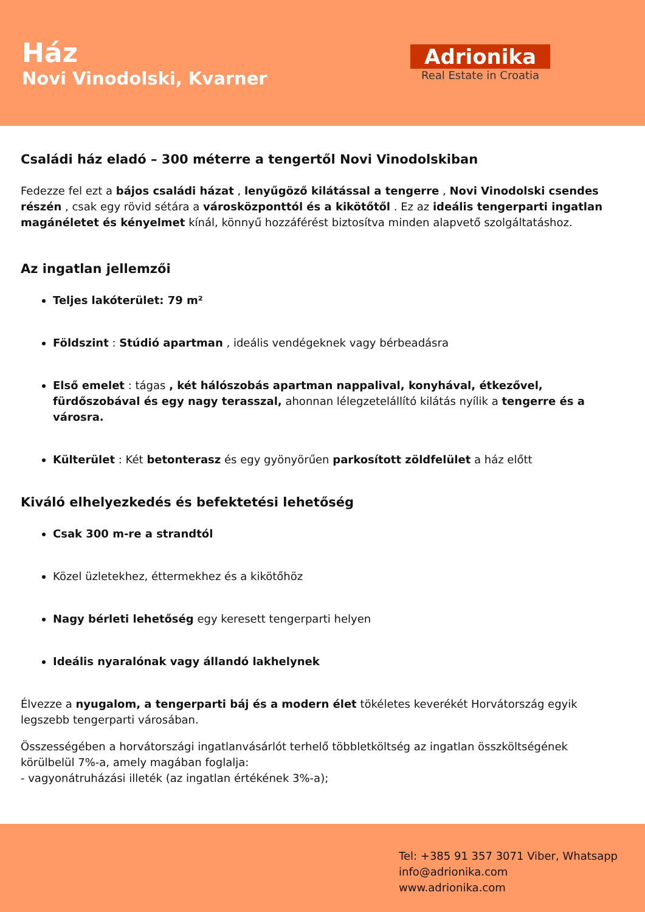Ház
Novi Vinodolski, Kvarner
Adrionika
Real Estate in Croatia
Családi ház eladó – 300 méterre a tengertől Novi Vinodolskiban
Fedezze fel ezt a bájos családi házat , lenyűgöző kilátással a tengerre , Novi Vinodolski csendes részén , csak egy rövid sétára a városközponttól és a kikötőtől . Ez az ideális tengerparti ingatlan magánéletet és kényelmet kínál, könnyű hozzáférést biztosítva minden alapvető szolgáltatáshoz.
Az ingatlan jellemzői
Teljes lakóterület: 79 m²
Földszint : Stúdió apartman , ideális vendégeknek vagy bérbeadásra
Első emelet : tágas , két hálószobás apartman nappalival, konyhával, étkezővel, fürdőszobával és egy nagy terasszal, ahonnan lélegzetelállító kilátás nyílik a tengerre és a városra.
Külterület : Két betonterasz és egy gyönyörűen parkosított zöldfelület a ház előtt
Kiváló elhelyezkedés és befektetési lehetőség
Csak 300 m-re a strandtól
Közel üzletekhez, éttermekhez és a kikötőhöz
Nagy bérleti lehetőség egy keresett tengerparti helyen
Ideális nyaralónak vagy állandó lakhelynek
Élvezze a nyugalom, a tengerparti báj és a modern élet tökéletes keverékét Horvátország egyik legszebb tengerparti városában.
Összességében a horvátországi ingatlanvásárlót terhelő többletköltség az ingatlan összköltségének körülbelül 7%-a, amely magában foglalja:
- vagyonátruházási illeték (az ingatlan értékének 3%-a);
Tel: +385 91 357 3071 Viber, Whatsapp
info@adrionika.com
www.adrionika.com